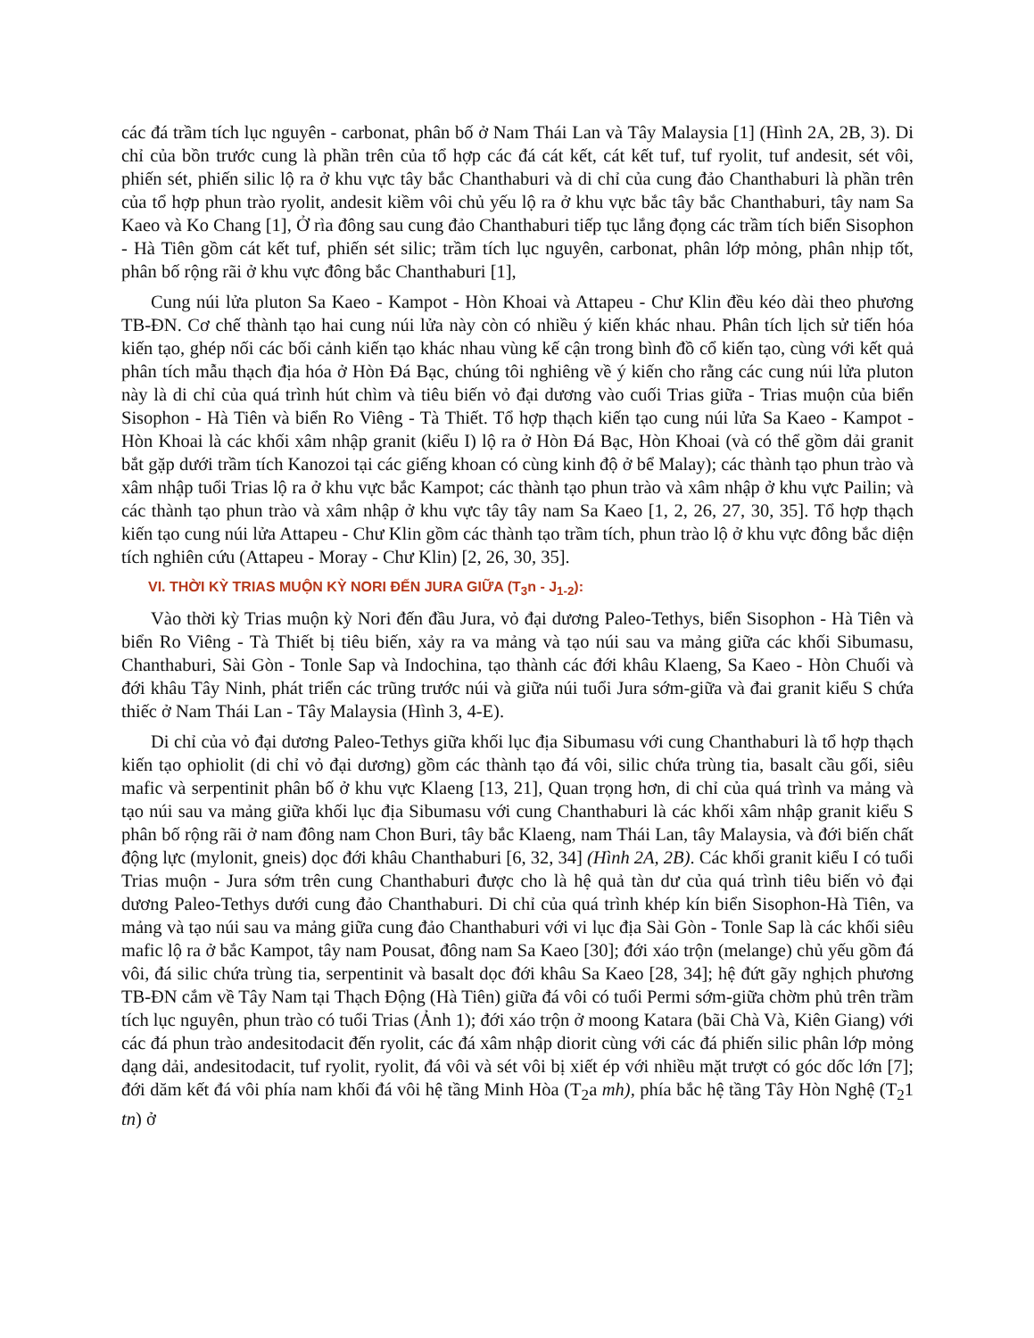các đá trầm tích lục nguyên - carbonat, phân bố ở Nam Thái Lan và Tây Malaysia [1] (Hình 2A, 2B, 3). Di chỉ của bồn trước cung là phần trên của tổ hợp các đá cát kết, cát kết tuf, tuf ryolit, tuf andesit, sét vôi, phiến sét, phiến silic lộ ra ở khu vực tây bắc Chanthaburi và di chỉ của cung đảo Chanthaburi là phần trên của tổ hợp phun trào ryolit, andesit kiềm vôi chủ yếu lộ ra ở khu vực bắc tây bắc Chanthaburi, tây nam Sa Kaeo và Ko Chang [1], Ở rìa đông sau cung đảo Chanthaburi tiếp tục lắng đọng các trầm tích biển Sisophon - Hà Tiên gồm cát kết tuf, phiến sét silic; trầm tích lục nguyên, carbonat, phân lớp mỏng, phân nhịp tốt, phân bố rộng rãi ở khu vực đông bắc Chanthaburi [1],
Cung núi lửa pluton Sa Kaeo - Kampot - Hòn Khoai và Attapeu - Chư Klin đều kéo dài theo phương TB-ĐN. Cơ chế thành tạo hai cung núi lửa này còn có nhiều ý kiến khác nhau. Phân tích lịch sử tiến hóa kiến tạo, ghép nối các bối cảnh kiến tạo khác nhau vùng kế cận trong bình đồ cổ kiến tạo, cùng với kết quả phân tích mẫu thạch địa hóa ở Hòn Đá Bạc, chúng tôi nghiêng về ý kiến cho rằng các cung núi lửa pluton này là di chỉ của quá trình hút chìm và tiêu biến vỏ đại dương vào cuối Trias giữa - Trias muộn của biển Sisophon - Hà Tiên và biển Ro Viêng - Tà Thiết. Tổ hợp thạch kiến tạo cung núi lửa Sa Kaeo - Kampot - Hòn Khoai là các khối xâm nhập granit (kiểu I) lộ ra ở Hòn Đá Bạc, Hòn Khoai (và có thể gồm dải granit bắt gặp dưới trầm tích Kanozoi tại các giếng khoan có cùng kinh độ ở bể Malay); các thành tạo phun trào và xâm nhập tuổi Trias lộ ra ở khu vực bắc Kampot; các thành tạo phun trào và xâm nhập ở khu vực Pailin; và các thành tạo phun trào và xâm nhập ở khu vực tây tây nam Sa Kaeo [1, 2, 26, 27, 30, 35]. Tổ hợp thạch kiến tạo cung núi lửa Attapeu - Chư Klin gồm các thành tạo trầm tích, phun trào lộ ở khu vực đông bắc diện tích nghiên cứu (Attapeu - Moray - Chư Klin) [2, 26, 30, 35].
VI. THỜI KỲ TRIAS MUỘN KỲ NORI ĐẾN JURA GIỮA (T<sub>3</sub>n - J<sub>1-2</sub>):
Vào thời kỳ Trias muộn kỳ Nori đến đầu Jura, vỏ đại dương Paleo-Tethys, biển Sisophon - Hà Tiên và biển Ro Viêng - Tà Thiết bị tiêu biến, xảy ra va mảng và tạo núi sau va mảng giữa các khối Sibumasu, Chanthaburi, Sài Gòn - Tonle Sap và Indochina, tạo thành các đới khâu Klaeng, Sa Kaeo - Hòn Chuối và đới khâu Tây Ninh, phát triển các trũng trước núi và giữa núi tuổi Jura sớm-giữa và đai granit kiểu S chứa thiếc ở Nam Thái Lan - Tây Malaysia (Hình 3, 4-E).
Di chỉ của vỏ đại dương Paleo-Tethys giữa khối lục địa Sibumasu với cung Chanthaburi là tổ hợp thạch kiến tạo ophiolit (di chỉ vỏ đại dương) gồm các thành tạo đá vôi, silic chứa trùng tia, basalt cầu gối, siêu mafic và serpentinit phân bố ở khu vực Klaeng [13, 21], Quan trọng hơn, di chỉ của quá trình va mảng và tạo núi sau va mảng giữa khối lục địa Sibumasu với cung Chanthaburi là các khối xâm nhập granit kiểu S phân bố rộng rãi ở nam đông nam Chon Buri, tây bắc Klaeng, nam Thái Lan, tây Malaysia, và đới biến chất động lực (mylonit, gneis) dọc đới khâu Chanthaburi [6, 32, 34] (Hình 2A, 2B). Các khối granit kiểu I có tuổi Trias muộn - Jura sớm trên cung Chanthaburi được cho là hệ quả tàn dư của quá trình tiêu biến vỏ đại dương Paleo-Tethys dưới cung đảo Chanthaburi. Di chỉ của quá trình khép kín biển Sisophon-Hà Tiên, va mảng và tạo núi sau va mảng giữa cung đảo Chanthaburi với vi lục địa Sài Gòn - Tonle Sap là các khối siêu mafic lộ ra ở bắc Kampot, tây nam Pousat, đông nam Sa Kaeo [30]; đới xáo trộn (melange) chủ yếu gồm đá vôi, đá silic chứa trùng tia, serpentinit và basalt dọc đới khâu Sa Kaeo [28, 34]; hệ đứt gãy nghịch phương TB-ĐN cắm về Tây Nam tại Thạch Động (Hà Tiên) giữa đá vôi có tuổi Permi sớm-giữa chờm phủ trên trầm tích lục nguyên, phun trào có tuổi Trias (Ảnh 1); đới xáo trộn ở moong Katara (bãi Chà Và, Kiên Giang) với các đá phun trào andesitodacit đến ryolit, các đá xâm nhập diorit cùng với các đá phiến silic phân lớp mỏng dạng dải, andesitodacit, tuf ryolit, ryolit, đá vôi và sét vôi bị xiết ép với nhiều mặt trượt có góc dốc lớn [7]; đới dăm kết đá vôi phía nam khối đá vôi hệ tầng Minh Hòa (T<sub>2</sub>a mh), phía bắc hệ tầng Tây Hòn Nghệ (T<sub>2</sub>1 tn) ở